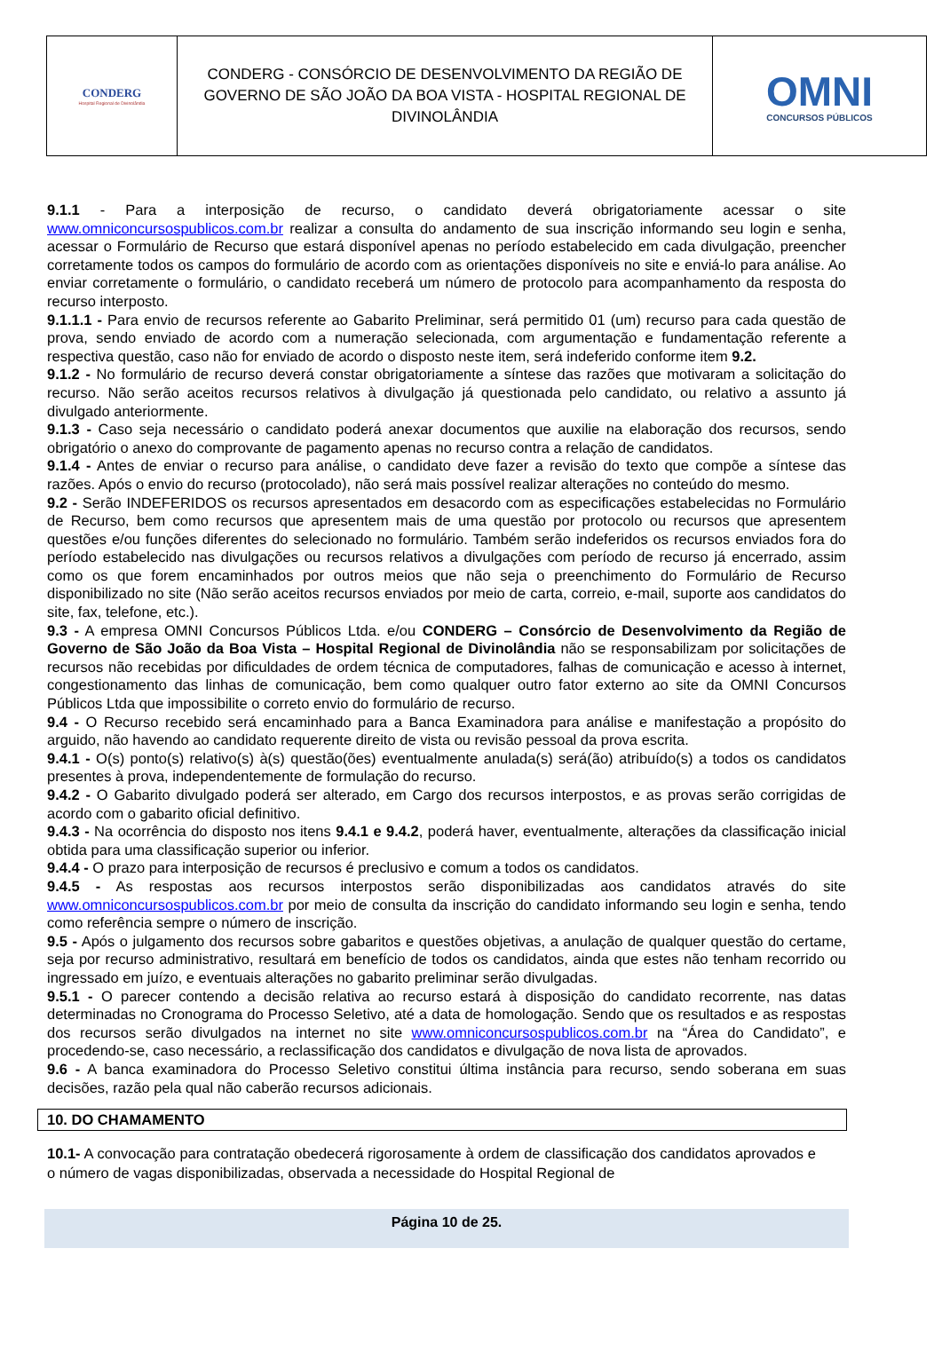| CONDERG Hospital Regional de Divinolândia | CONDERG - CONSÓRCIO DE DESENVOLVIMENTO DA REGIÃO DE GOVERNO DE SÃO JOÃO DA BOA VISTA - HOSPITAL REGIONAL DE DIVINOLÂNDIA | OMNI CONCURSOS PÚBLICOS |
9.1.1 - Para a interposição de recurso, o candidato deverá obrigatoriamente acessar o site www.omniconcursospublicos.com.br realizar a consulta do andamento de sua inscrição informando seu login e senha, acessar o Formulário de Recurso que estará disponível apenas no período estabelecido em cada divulgação, preencher corretamente todos os campos do formulário de acordo com as orientações disponíveis no site e enviá-lo para análise. Ao enviar corretamente o formulário, o candidato receberá um número de protocolo para acompanhamento da resposta do recurso interposto.
9.1.1.1 - Para envio de recursos referente ao Gabarito Preliminar, será permitido 01 (um) recurso para cada questão de prova, sendo enviado de acordo com a numeração selecionada, com argumentação e fundamentação referente a respectiva questão, caso não for enviado de acordo o disposto neste item, será indeferido conforme item 9.2.
9.1.2 - No formulário de recurso deverá constar obrigatoriamente a síntese das razões que motivaram a solicitação do recurso. Não serão aceitos recursos relativos à divulgação já questionada pelo candidato, ou relativo a assunto já divulgado anteriormente.
9.1.3 - Caso seja necessário o candidato poderá anexar documentos que auxilie na elaboração dos recursos, sendo obrigatório o anexo do comprovante de pagamento apenas no recurso contra a relação de candidatos.
9.1.4 - Antes de enviar o recurso para análise, o candidato deve fazer a revisão do texto que compõe a síntese das razões. Após o envio do recurso (protocolado), não será mais possível realizar alterações no conteúdo do mesmo.
9.2 - Serão INDEFERIDOS os recursos apresentados em desacordo com as especificações estabelecidas no Formulário de Recurso, bem como recursos que apresentem mais de uma questão por protocolo ou recursos que apresentem questões e/ou funções diferentes do selecionado no formulário. Também serão indeferidos os recursos enviados fora do período estabelecido nas divulgações ou recursos relativos a divulgações com período de recurso já encerrado, assim como os que forem encaminhados por outros meios que não seja o preenchimento do Formulário de Recurso disponibilizado no site (Não serão aceitos recursos enviados por meio de carta, correio, e-mail, suporte aos candidatos do site, fax, telefone, etc.).
9.3 - A empresa OMNI Concursos Públicos Ltda. e/ou CONDERG – Consórcio de Desenvolvimento da Região de Governo de São João da Boa Vista – Hospital Regional de Divinolândia não se responsabilizam por solicitações de recursos não recebidas por dificuldades de ordem técnica de computadores, falhas de comunicação e acesso à internet, congestionamento das linhas de comunicação, bem como qualquer outro fator externo ao site da OMNI Concursos Públicos Ltda que impossibilite o correto envio do formulário de recurso.
9.4 - O Recurso recebido será encaminhado para a Banca Examinadora para análise e manifestação a propósito do arguido, não havendo ao candidato requerente direito de vista ou revisão pessoal da prova escrita.
9.4.1 - O(s) ponto(s) relativo(s) à(s) questão(ões) eventualmente anulada(s) será(ão) atribuído(s) a todos os candidatos presentes à prova, independentemente de formulação do recurso.
9.4.2 - O Gabarito divulgado poderá ser alterado, em Cargo dos recursos interpostos, e as provas serão corrigidas de acordo com o gabarito oficial definitivo.
9.4.3 - Na ocorrência do disposto nos itens 9.4.1 e 9.4.2, poderá haver, eventualmente, alterações da classificação inicial obtida para uma classificação superior ou inferior.
9.4.4 - O prazo para interposição de recursos é preclusivo e comum a todos os candidatos.
9.4.5 - As respostas aos recursos interpostos serão disponibilizadas aos candidatos através do site www.omniconcursospublicos.com.br por meio de consulta da inscrição do candidato informando seu login e senha, tendo como referência sempre o número de inscrição.
9.5 - Após o julgamento dos recursos sobre gabaritos e questões objetivas, a anulação de qualquer questão do certame, seja por recurso administrativo, resultará em benefício de todos os candidatos, ainda que estes não tenham recorrido ou ingressado em juízo, e eventuais alterações no gabarito preliminar serão divulgadas.
9.5.1 - O parecer contendo a decisão relativa ao recurso estará à disposição do candidato recorrente, nas datas determinadas no Cronograma do Processo Seletivo, até a data de homologação. Sendo que os resultados e as respostas dos recursos serão divulgados na internet no site www.omniconcursospublicos.com.br na “Área do Candidato”, e procedendo-se, caso necessário, a reclassificação dos candidatos e divulgação de nova lista de aprovados.
9.6 - A banca examinadora do Processo Seletivo constitui última instância para recurso, sendo soberana em suas decisões, razão pela qual não caberão recursos adicionais.
10. DO CHAMAMENTO
10.1- A convocação para contratação obedecerá rigorosamente à ordem de classificação dos candidatos aprovados e o número de vagas disponibilizadas, observada a necessidade do Hospital Regional de
Página 10 de 25.